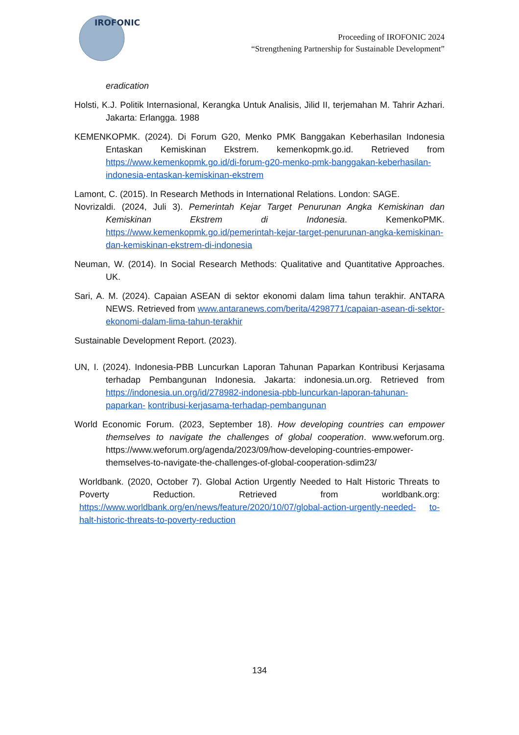IROFONIC
Proceeding of IROFONIC 2024
“Strengthening Partnership for Sustainable Development”
eradication
Holsti, K.J. Politik Internasional, Kerangka Untuk Analisis, Jilid II, terjemahan M. Tahrir Azhari. Jakarta: Erlangga. 1988
KEMENKOPMK. (2024). Di Forum G20, Menko PMK Banggakan Keberhasilan Indonesia Entaskan Kemiskinan Ekstrem. kemenkopmk.go.id. Retrieved from https://www.kemenkopmk.go.id/di-forum-g20-menko-pmk-banggakan-keberhasilan- indonesia-entaskan-kemiskinan-ekstrem
Lamont, C. (2015). In Research Methods in International Relations. London: SAGE.
Novrizaldi. (2024, Juli 3). Pemerintah Kejar Target Penurunan Angka Kemiskinan dan Kemiskinan Ekstrem di Indonesia. KemenkoPMK. https://www.kemenkopmk.go.id/pemerintah-kejar-target-penurunan-angka-kemiskinan- dan-kemiskinan-ekstrem-di-indonesia
Neuman, W. (2014). In Social Research Methods: Qualitative and Quantitative Approaches. UK.
Sari, A. M. (2024). Capaian ASEAN di sektor ekonomi dalam lima tahun terakhir. ANTARA NEWS. Retrieved from www.antaranews.com/berita/4298771/capaian-asean-di-sektor-ekonomi-dalam-lima-tahun-terakhir
Sustainable Development Report. (2023).
UN, I. (2024). Indonesia-PBB Luncurkan Laporan Tahunan Paparkan Kontribusi Kerjasama terhadap Pembangunan Indonesia. Jakarta: indonesia.un.org. Retrieved from https://indonesia.un.org/id/278982-indonesia-pbb-luncurkan-laporan-tahunan-paparkan- kontribusi-kerjasama-terhadap-pembangunan
World Economic Forum. (2023, September 18). How developing countries can empower themselves to navigate the challenges of global cooperation. www.weforum.org. https://www.weforum.org/agenda/2023/09/how-developing-countries-empower- themselves-to-navigate-the-challenges-of-global-cooperation-sdim23/
Worldbank. (2020, October 7). Global Action Urgently Needed to Halt Historic Threats to Poverty Reduction. Retrieved from worldbank.org: https://www.worldbank.org/en/news/feature/2020/10/07/global-action-urgently-needed- to-halt-historic-threats-to-poverty-reduction
134